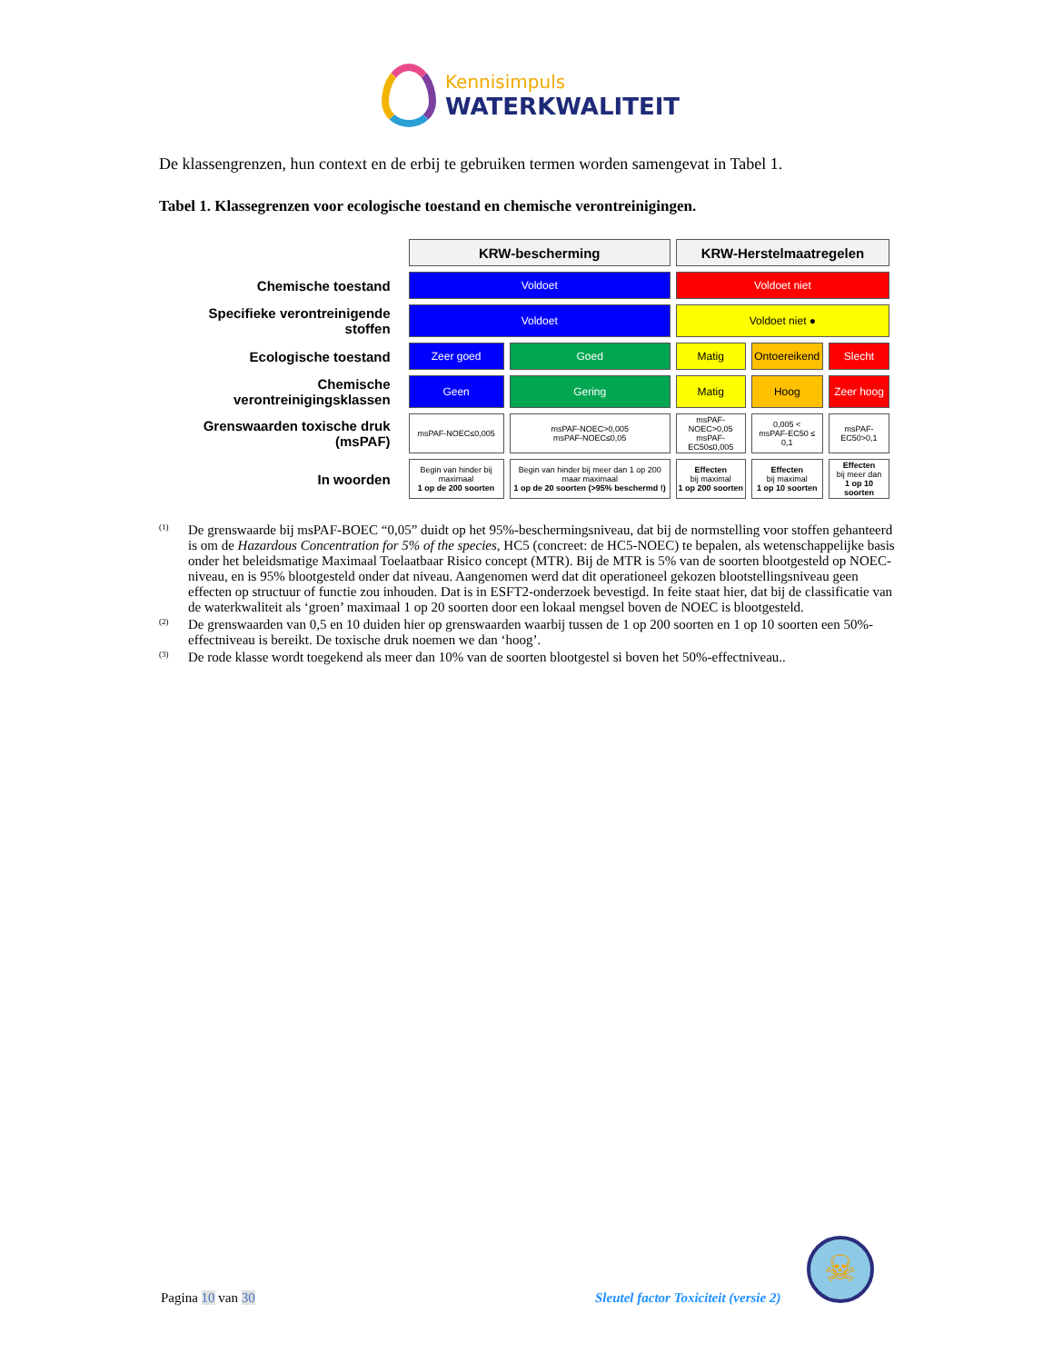Kennisimpuls
WATERKWALITEIT
De klassengrenzen, hun context en de erbij te gebruiken termen worden samengevat in Tabel 1.
Tabel 1. Klassegrenzen voor ecologische toestand en chemische verontreinigingen.
| | KRW-bescherming | | KRW-Herstelmaatregelen | | |
| Chemische toestand | Voldoet | | Voldoet niet | | |
| Specifieke verontreinigende stoffen | Voldoet | | Voldoet niet ● | | |
| Ecologische toestand | Zeer goed | Goed | Matig | Ontoereikend | Slecht |
| Chemische verontreinigingsklassen | Geen | Gering | Matig | Hoog | Zeer hoog |
| Grenswaarden toxische druk (msPAF) | msPAF-NOEC≤0,005 | msPAF-NOEC>0,005 msPAF-NOEC≤0,05 | msPAF-NOEC>0,05 msPAF-EC50≤0,005 | 0,005 < msPAF-EC50 ≤ 0,1 | msPAF-EC50>0,1 |
| In woorden | Begin van hinder bij maximaal 1 op de 200 soorten | Begin van hinder bij meer dan 1 op 200 maar maximaal 1 op de 20 soorten (>95% beschermd !) | Effecten bij maximal 1 op 200 soorten | Effecten bij maximal 1 op 10 soorten | Effecten bij meer dan 1 op 10 soorten |
<sup>(1)</sup> De grenswaarde bij msPAF-BOEC “0,05” duidt op het 95%-beschermingsniveau, dat bij de normstelling voor stoffen gehanteerd is om de Hazardous Concentration for 5% of the species, HC5 (concreet: de HC5-NOEC) te bepalen, als wetenschappelijke basis onder het beleidsmatige Maximaal Toelaatbaar Risico concept (MTR). Bij de MTR is 5% van de soorten blootgesteld op NOEC-niveau, en is 95% blootgesteld onder dat niveau. Aangenomen werd dat dit operationeel gekozen blootstellingsniveau geen effecten op structuur of functie zou inhouden. Dat is in ESFT2-onderzoek bevestigd. In feite staat hier, dat bij de classificatie van de waterkwaliteit als ‘groen’ maximaal 1 op 20 soorten door een lokaal mengsel boven de NOEC is blootgesteld.
<sup>(2)</sup> De grenswaarden van 0,5 en 10 duiden hier op grenswaarden waarbij tussen de 1 op 200 soorten en 1 op 10 soorten een 50%-effectniveau is bereikt. De toxische druk noemen we dan ‘hoog’.
<sup>(3)</sup> De rode klasse wordt toegekend als meer dan 10% van de soorten blootgestel si boven het 50%-effectniveau..
Pagina 10 van 30
Sleutel factor Toxiciteit (versie 2)
☠